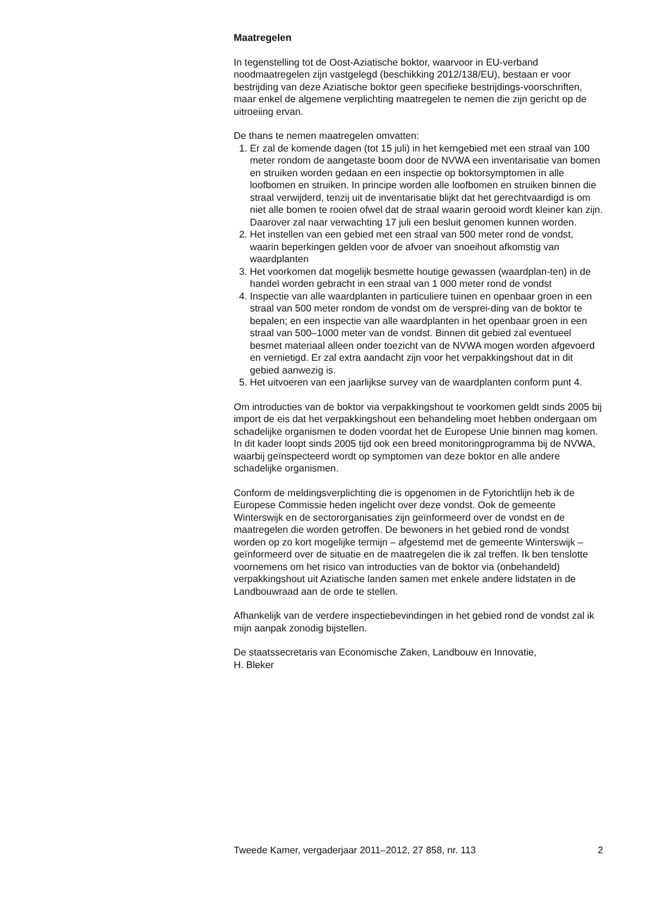Maatregelen
In tegenstelling tot de Oost-Aziatische boktor, waarvoor in EU-verband noodmaatregelen zijn vastgelegd (beschikking 2012/138/EU), bestaan er voor bestrijding van deze Aziatische boktor geen specifieke bestrijdings-voorschriften, maar enkel de algemene verplichting maatregelen te nemen die zijn gericht op de uitroeiing ervan.
De thans te nemen maatregelen omvatten:
1. Er zal de komende dagen (tot 15 juli) in het kerngebied met een straal van 100 meter rondom de aangetaste boom door de NVWA een inventarisatie van bomen en struiken worden gedaan en een inspectie op boktorsymptomen in alle loofbomen en struiken. In principe worden alle loofbomen en struiken binnen die straal verwijderd, tenzij uit de inventarisatie blijkt dat het gerechtvaardigd is om niet alle bomen te rooien ofwel dat de straal waarin gerooid wordt kleiner kan zijn. Daarover zal naar verwachting 17 juli een besluit genomen kunnen worden.
2. Het instellen van een gebied met een straal van 500 meter rond de vondst, waarin beperkingen gelden voor de afvoer van snoeihout afkomstig van waardplanten
3. Het voorkomen dat mogelijk besmette houtige gewassen (waardplan-ten) in de handel worden gebracht in een straal van 1 000 meter rond de vondst
4. Inspectie van alle waardplanten in particuliere tuinen en openbaar groen in een straal van 500 meter rondom de vondst om de versprei-ding van de boktor te bepalen; en een inspectie van alle waardplanten in het openbaar groen in een straal van 500–1000 meter van de vondst. Binnen dit gebied zal eventueel besmet materiaal alleen onder toezicht van de NVWA mogen worden afgevoerd en vernietigd. Er zal extra aandacht zijn voor het verpakkingshout dat in dit gebied aanwezig is.
5. Het uitvoeren van een jaarlijkse survey van de waardplanten conform punt 4.
Om introducties van de boktor via verpakkingshout te voorkomen geldt sinds 2005 bij import de eis dat het verpakkingshout een behandeling moet hebben ondergaan om schadelijke organismen te doden voordat het de Europese Unie binnen mag komen. In dit kader loopt sinds 2005 tijd ook een breed monitoringprogramma bij de NVWA, waarbij geïnspecteerd wordt op symptomen van deze boktor en alle andere schadelijke organismen.
Conform de meldingsverplichting die is opgenomen in de Fytorichtlijn heb ik de Europese Commissie heden ingelicht over deze vondst. Ook de gemeente Winterswijk en de sectororganisaties zijn geïnformeerd over de vondst en de maatregelen die worden getroffen. De bewoners in het gebied rond de vondst worden op zo kort mogelijke termijn – afgestemd met de gemeente Winterswijk – geïnformeerd over de situatie en de maatregelen die ik zal treffen. Ik ben tenslotte voornemens om het risico van introducties van de boktor via (onbehandeld) verpakkingshout uit Aziatische landen samen met enkele andere lidstaten in de Landbouwraad aan de orde te stellen.
Afhankelijk van de verdere inspectiebevindingen in het gebied rond de vondst zal ik mijn aanpak zonodig bijstellen.
De staatssecretaris van Economische Zaken, Landbouw en Innovatie,
H. Bleker
Tweede Kamer, vergaderjaar 2011–2012, 27 858, nr. 113 2